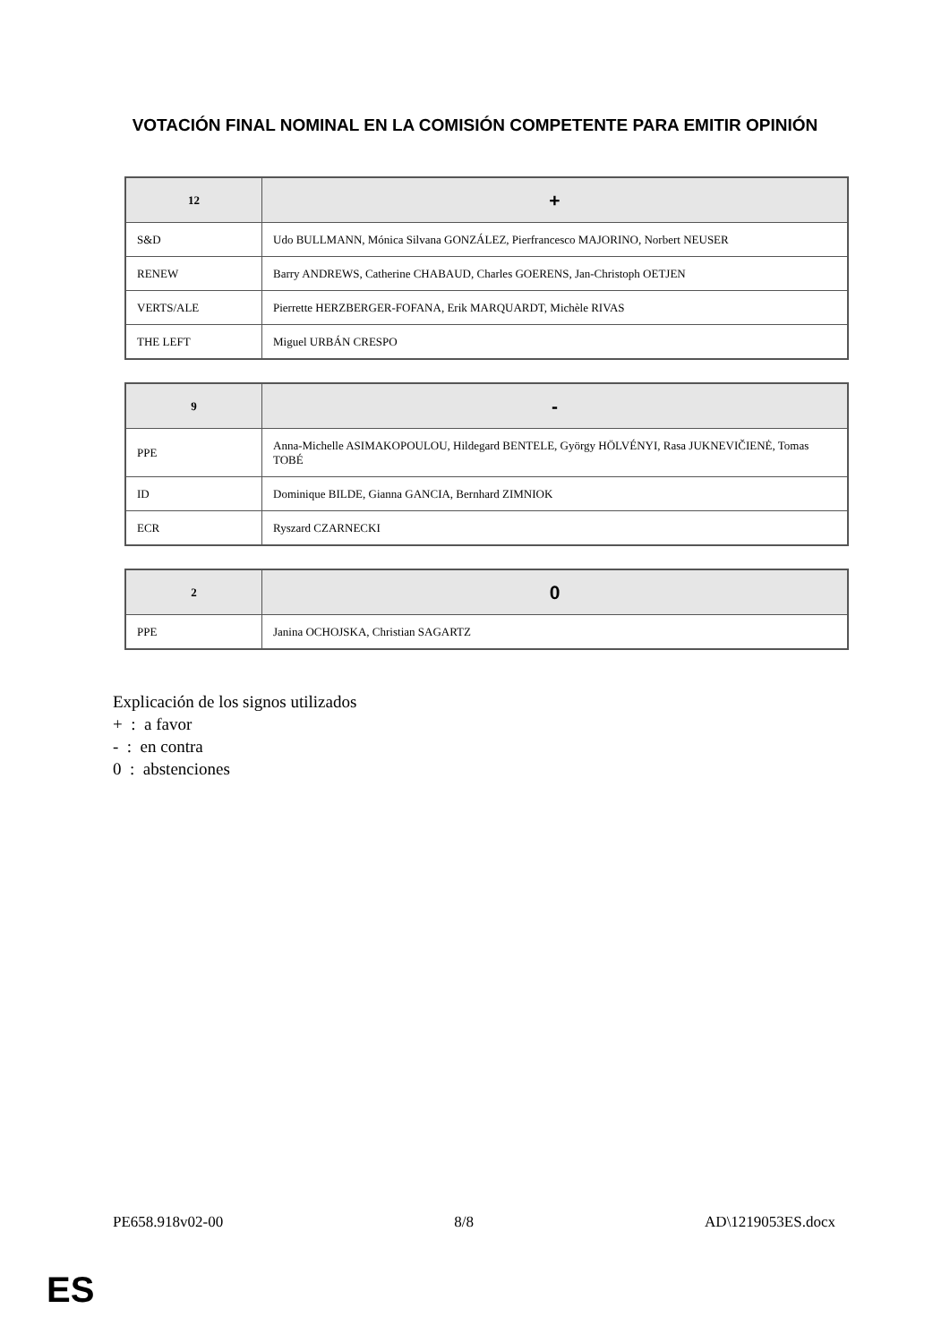VOTACIÓN FINAL NOMINAL EN LA COMISIÓN COMPETENTE PARA EMITIR OPINIÓN
| 12 | + |
| --- | --- |
| S&D | Udo BULLMANN, Mónica Silvana GONZÁLEZ, Pierfrancesco MAJORINO, Norbert NEUSER |
| RENEW | Barry ANDREWS, Catherine CHABAUD, Charles GOERENS, Jan-Christoph OETJEN |
| VERTS/ALE | Pierrette HERZBERGER-FOFANA, Erik MARQUARDT, Michèle RIVAS |
| THE LEFT | Miguel URBÁN CRESPO |
| 9 | - |
| --- | --- |
| PPE | Anna-Michelle ASIMAKOPOULOU, Hildegard BENTELE, György HÖLVÉNYI, Rasa JUKNEVIČIENĖ, Tomas TOBÉ |
| ID | Dominique BILDE, Gianna GANCIA, Bernhard ZIMNIOK |
| ECR | Ryszard CZARNECKI |
| 2 | 0 |
| --- | --- |
| PPE | Janina OCHOJSKA, Christian SAGARTZ |
Explicación de los signos utilizados
+ : a favor
- : en contra
0 : abstenciones
PE658.918v02-00 8/8 AD\1219053ES.docx
ES